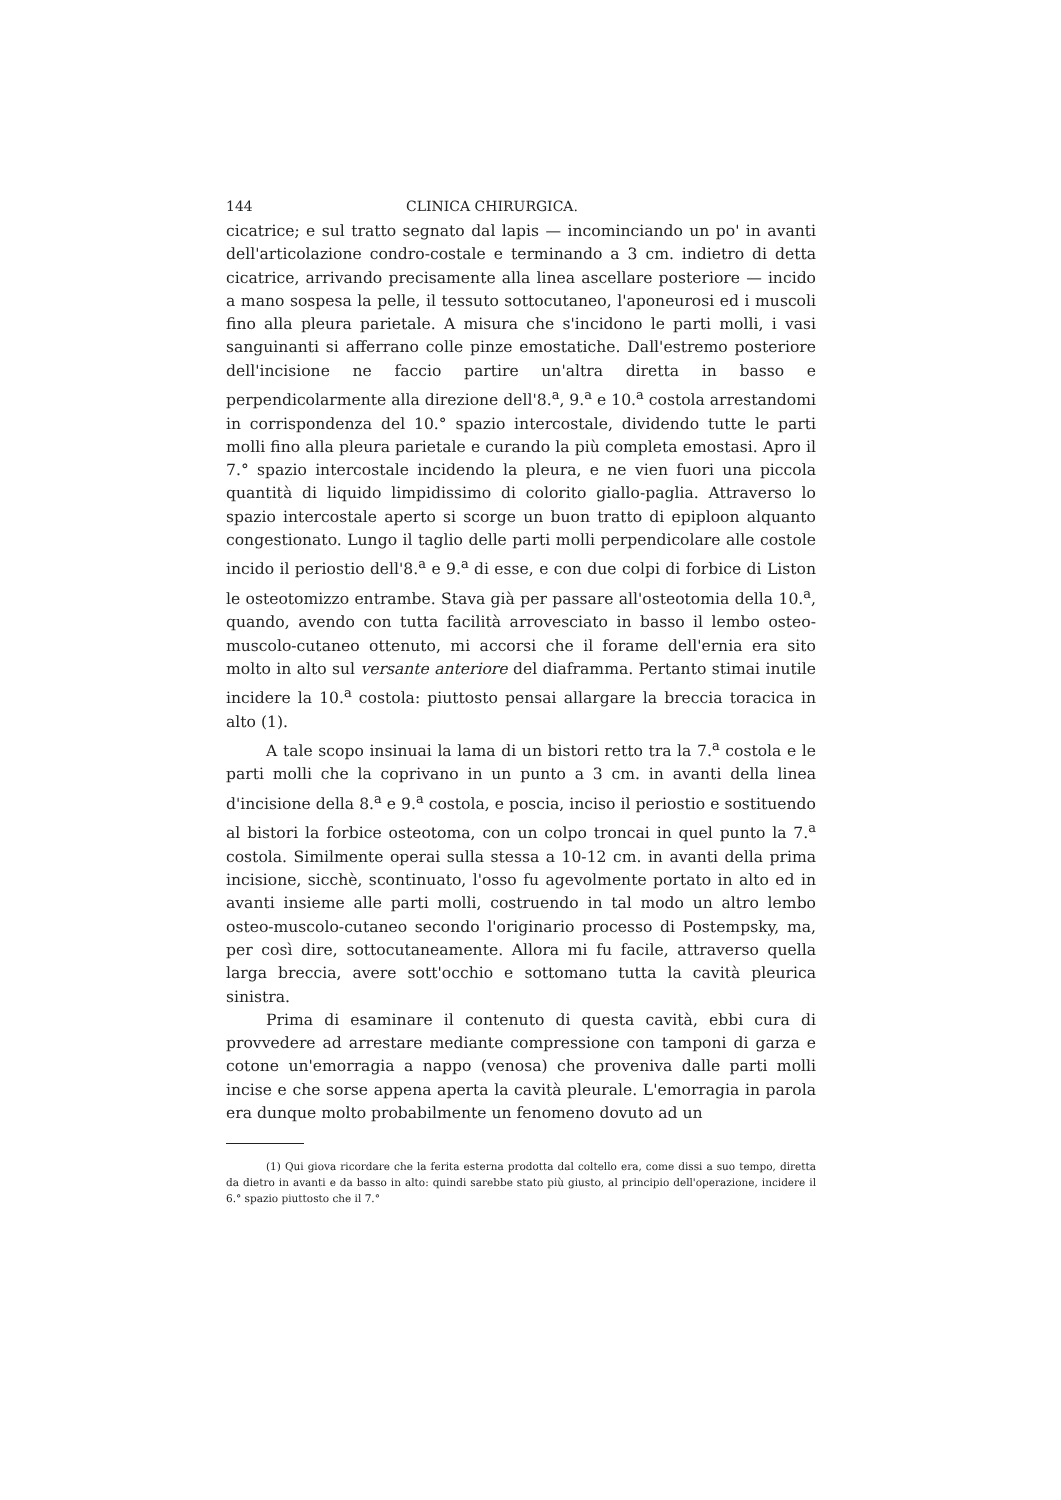144 CLINICA CHIRURGICA.
cicatrice; e sul tratto segnato dal lapis — incominciando un po' in avanti dell'articolazione condro-costale e terminando a 3 cm. indietro di detta cicatrice, arrivando precisamente alla linea ascellare posteriore — incido a mano sospesa la pelle, il tessuto sottocutaneo, l'aponeurosi ed i muscoli fino alla pleura parietale. A misura che s'incidono le parti molli, i vasi sanguinanti si afferrano colle pinze emostatiche. Dall'estremo posteriore dell'incisione ne faccio partire un'altra diretta in basso e perpendicolarmente alla direzione dell'8.<sup>a</sup>, 9.<sup>a</sup> e 10.<sup>a</sup> costola arrestandomi in corrispondenza del 10.° spazio intercostale, dividendo tutte le parti molli fino alla pleura parietale e curando la più completa emostasi. Apro il 7.° spazio intercostale incidendo la pleura, e ne vien fuori una piccola quantità di liquido limpidissimo di colorito giallo-paglia. Attraverso lo spazio intercostale aperto si scorge un buon tratto di epiploon alquanto congestionato. Lungo il taglio delle parti molli perpendicolare alle costole incido il periostio dell'8.<sup>a</sup> e 9.<sup>a</sup> di esse, e con due colpi di forbice di Liston le osteotomizzo entrambe. Stava già per passare all'osteotomia della 10.<sup>a</sup>, quando, avendo con tutta facilità arrovesciato in basso il lembo osteo-muscolo-cutaneo ottenuto, mi accorsi che il forame dell'ernia era sito molto in alto sul versante anteriore del diaframma. Pertanto stimai inutile incidere la 10.<sup>a</sup> costola: piuttosto pensai allargare la breccia toracica in alto (1).
A tale scopo insinuai la lama di un bistori retto tra la 7.<sup>a</sup> costola e le parti molli che la coprivano in un punto a 3 cm. in avanti della linea d'incisione della 8.<sup>a</sup> e 9.<sup>a</sup> costola, e poscia, inciso il periostio e sostituendo al bistori la forbice osteotoma, con un colpo troncai in quel punto la 7.<sup>a</sup> costola. Similmente operai sulla stessa a 10-12 cm. in avanti della prima incisione, sicchè, scontinuato, l'osso fu agevolmente portato in alto ed in avanti insieme alle parti molli, costruendo in tal modo un altro lembo osteo-muscolo-cutaneo secondo l'originario processo di Postempsky, ma, per così dire, sottocutaneamente. Allora mi fu facile, attraverso quella larga breccia, avere sott'occhio e sottomano tutta la cavità pleurica sinistra.
Prima di esaminare il contenuto di questa cavità, ebbi cura di provvedere ad arrestare mediante compressione con tamponi di garza e cotone un'emorragia a nappo (venosa) che proveniva dalle parti molli incise e che sorse appena aperta la cavità pleurale. L'emorragia in parola era dunque molto probabilmente un fenomeno dovuto ad un
(1) Qui giova ricordare che la ferita esterna prodotta dal coltello era, come dissi a suo tempo, diretta da dietro in avanti e da basso in alto: quindi sarebbe stato più giusto, al principio dell'operazione, incidere il 6.° spazio piuttosto che il 7.°